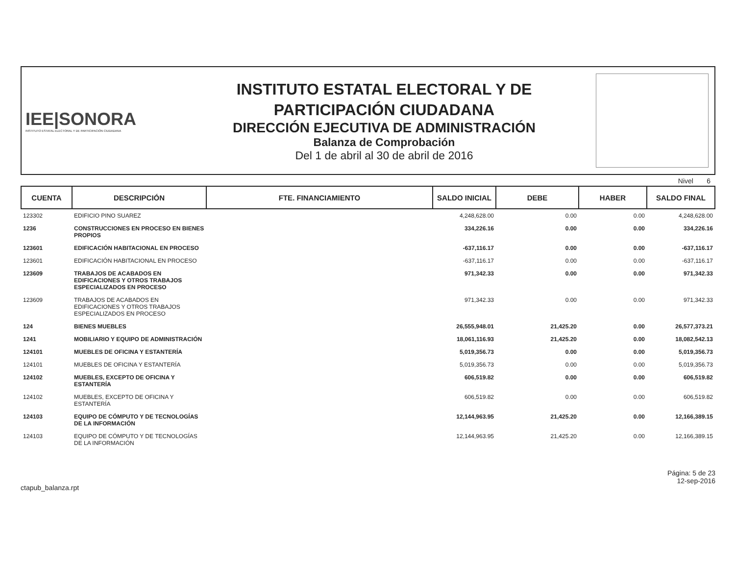IEE|SONORA
INSTITUTO ESTATAL ELECTORAL Y DE PARTICIPACIÓN CIUDADANA
INSTITUTO ESTATAL ELECTORAL Y DE
PARTICIPACIÓN CIUDADANA
DIRECCIÓN EJECUTIVA DE ADMINISTRACIÓN
Balanza de Comprobación
Del 1 de abril al 30 de abril de 2016
Nivel 6
| CUENTA | DESCRIPCIÓN | FTE. FINANCIAMIENTO | SALDO INICIAL | DEBE | HABER | SALDO FINAL |
| --- | --- | --- | --- | --- | --- | --- |
| 123302 | EDIFICIO PINO SUAREZ | | 4,248,628.00 | 0.00 | 0.00 | 4,248,628.00 |
| 1236 | CONSTRUCCIONES EN PROCESO EN BIENES PROPIOS | | 334,226.16 | 0.00 | 0.00 | 334,226.16 |
| 123601 | EDIFICACIÓN HABITACIONAL EN PROCESO | | -637,116.17 | 0.00 | 0.00 | -637,116.17 |
| 123601 | EDIFICACIÓN HABITACIONAL EN PROCESO | | -637,116.17 | 0.00 | 0.00 | -637,116.17 |
| 123609 | TRABAJOS DE ACABADOS EN EDIFICACIONES Y OTROS TRABAJOS ESPECIALIZADOS EN PROCESO | | 971,342.33 | 0.00 | 0.00 | 971,342.33 |
| 123609 | TRABAJOS DE ACABADOS EN EDIFICACIONES Y OTROS TRABAJOS ESPECIALIZADOS EN PROCESO | | 971,342.33 | 0.00 | 0.00 | 971,342.33 |
| 124 | BIENES MUEBLES | | 26,555,948.01 | 21,425.20 | 0.00 | 26,577,373.21 |
| 1241 | MOBILIARIO Y EQUIPO DE ADMINISTRACIÓN | | 18,061,116.93 | 21,425.20 | 0.00 | 18,082,542.13 |
| 124101 | MUEBLES DE OFICINA Y ESTANTERÍA | | 5,019,356.73 | 0.00 | 0.00 | 5,019,356.73 |
| 124101 | MUEBLES DE OFICINA Y ESTANTERÍA | | 5,019,356.73 | 0.00 | 0.00 | 5,019,356.73 |
| 124102 | MUEBLES, EXCEPTO DE OFICINA Y ESTANTERÍA | | 606,519.82 | 0.00 | 0.00 | 606,519.82 |
| 124102 | MUEBLES, EXCEPTO DE OFICINA Y ESTANTERÍA | | 606,519.82 | 0.00 | 0.00 | 606,519.82 |
| 124103 | EQUIPO DE CÓMPUTO Y DE TECNOLOGÍAS DE LA INFORMACIÓN | | 12,144,963.95 | 21,425.20 | 0.00 | 12,166,389.15 |
| 124103 | EQUIPO DE CÓMPUTO Y DE TECNOLOGÍAS DE LA INFORMACIÓN | | 12,144,963.95 | 21,425.20 | 0.00 | 12,166,389.15 |
ctapub_balanza.rpt
Página: 5 de 23
12-sep-2016